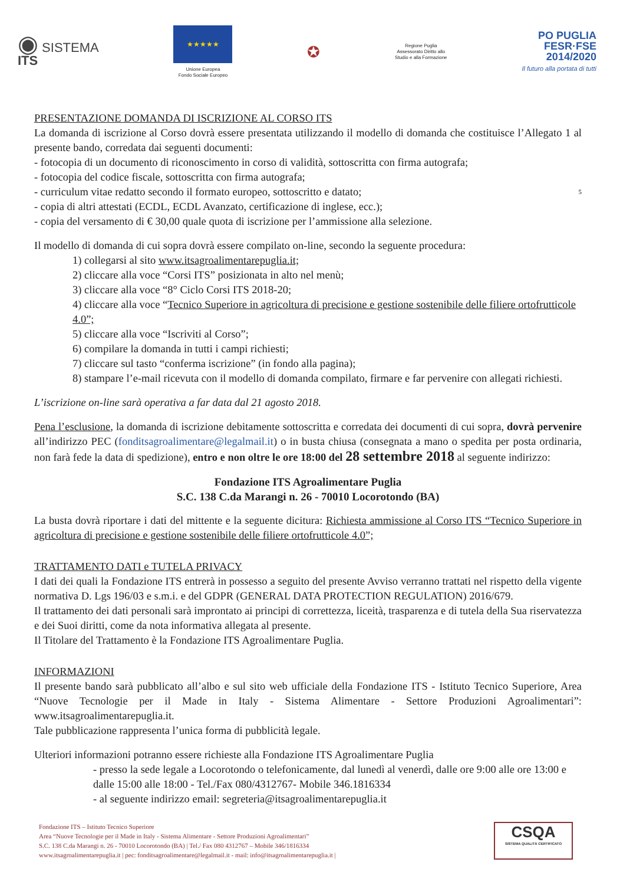◉ SISTEMA
ITS
★★★★★
Unione Europea
Fondo Sociale Europeo
✪
Regione Puglia
Assessorato Diritto allo
Studio e alla Formazione
PO PUGLIA
FESR·FSE
2014/2020
Il futuro alla portata di tutti
PRESENTAZIONE DOMANDA DI ISCRIZIONE AL CORSO ITS
La domanda di iscrizione al Corso dovrà essere presentata utilizzando il modello di domanda che costituisce l’Allegato 1 al presente bando, corredata dai seguenti documenti:
- fotocopia di un documento di riconoscimento in corso di validità, sottoscritta con firma autografa;
- fotocopia del codice fiscale, sottoscritta con firma autografa;
- curriculum vitae redatto secondo il formato europeo, sottoscritto e datato; 5
- copia di altri attestati (ECDL, ECDL Avanzato, certificazione di inglese, ecc.);
- copia del versamento di € 30,00 quale quota di iscrizione per l’ammissione alla selezione.
Il modello di domanda di cui sopra dovrà essere compilato on-line, secondo la seguente procedura:
1) collegarsi al sito www.itsagroalimentarepuglia.it;
2) cliccare alla voce “Corsi ITS” posizionata in alto nel menù;
3) cliccare alla voce “8° Ciclo Corsi ITS 2018-20;
4) cliccare alla voce “Tecnico Superiore in agricoltura di precisione e gestione sostenibile delle filiere ortofrutticole 4.0”;
5) cliccare alla voce “Iscriviti al Corso”;
6) compilare la domanda in tutti i campi richiesti;
7) cliccare sul tasto “conferma iscrizione” (in fondo alla pagina);
8) stampare l’e-mail ricevuta con il modello di domanda compilato, firmare e far pervenire con allegati richiesti.
L’iscrizione on-line sarà operativa a far data dal 21 agosto 2018.
Pena l’esclusione, la domanda di iscrizione debitamente sottoscritta e corredata dei documenti di cui sopra, dovrà pervenire all’indirizzo PEC (fonditsagroalimentare@legalmail.it) o in busta chiusa (consegnata a mano o spedita per posta ordinaria, non farà fede la data di spedizione), entro e non oltre le ore 18:00 del 28 settembre 2018 al seguente indirizzo:
Fondazione ITS Agroalimentare Puglia
S.C. 138 C.da Marangi n. 26 - 70010 Locorotondo (BA)
La busta dovrà riportare i dati del mittente e la seguente dicitura: Richiesta ammissione al Corso ITS “Tecnico Superiore in agricoltura di precisione e gestione sostenibile delle filiere ortofrutticole 4.0”;
TRATTAMENTO DATI e TUTELA PRIVACY
I dati dei quali la Fondazione ITS entrerà in possesso a seguito del presente Avviso verranno trattati nel rispetto della vigente normativa D. Lgs 196/03 e s.m.i. e del GDPR (GENERAL DATA PROTECTION REGULATION) 2016/679.
Il trattamento dei dati personali sarà improntato ai principi di correttezza, liceità, trasparenza e di tutela della Sua riservatezza e dei Suoi diritti, come da nota informativa allegata al presente.
Il Titolare del Trattamento è la Fondazione ITS Agroalimentare Puglia.
INFORMAZIONI
Il presente bando sarà pubblicato all’albo e sul sito web ufficiale della Fondazione ITS - Istituto Tecnico Superiore, Area “Nuove Tecnologie per il Made in Italy - Sistema Alimentare - Settore Produzioni Agroalimentari”: www.itsagroalimentarepuglia.it.
Tale pubblicazione rappresenta l’unica forma di pubblicità legale.
Ulteriori informazioni potranno essere richieste alla Fondazione ITS Agroalimentare Puglia
- presso la sede legale a Locorotondo o telefonicamente, dal lunedì al venerdì, dalle ore 9:00 alle ore 13:00 e dalle 15:00 alle 18:00 - Tel./Fax 080/4312767- Mobile 346.1816334
- al seguente indirizzo email: segreteria@itsagroalimentarepuglia.it
Fondazione ITS – Istituto Tecnico Superiore
Area “Nuove Tecnologie per il Made in Italy - Sistema Alimentare - Settore Produzioni Agroalimentari”
S.C. 138 C.da Marangi n. 26 - 70010 Locorotondo (BA) | Tel./ Fax 080 4312767 – Mobile 346/1816334
www.itsagroalimentarepuglia.it | pec: fonditsagroalimentare@legalmail.it - mail: info@itsagroalimentarepuglia.it |
CSQA
SISTEMA QUALITÀ CERTIFICATO